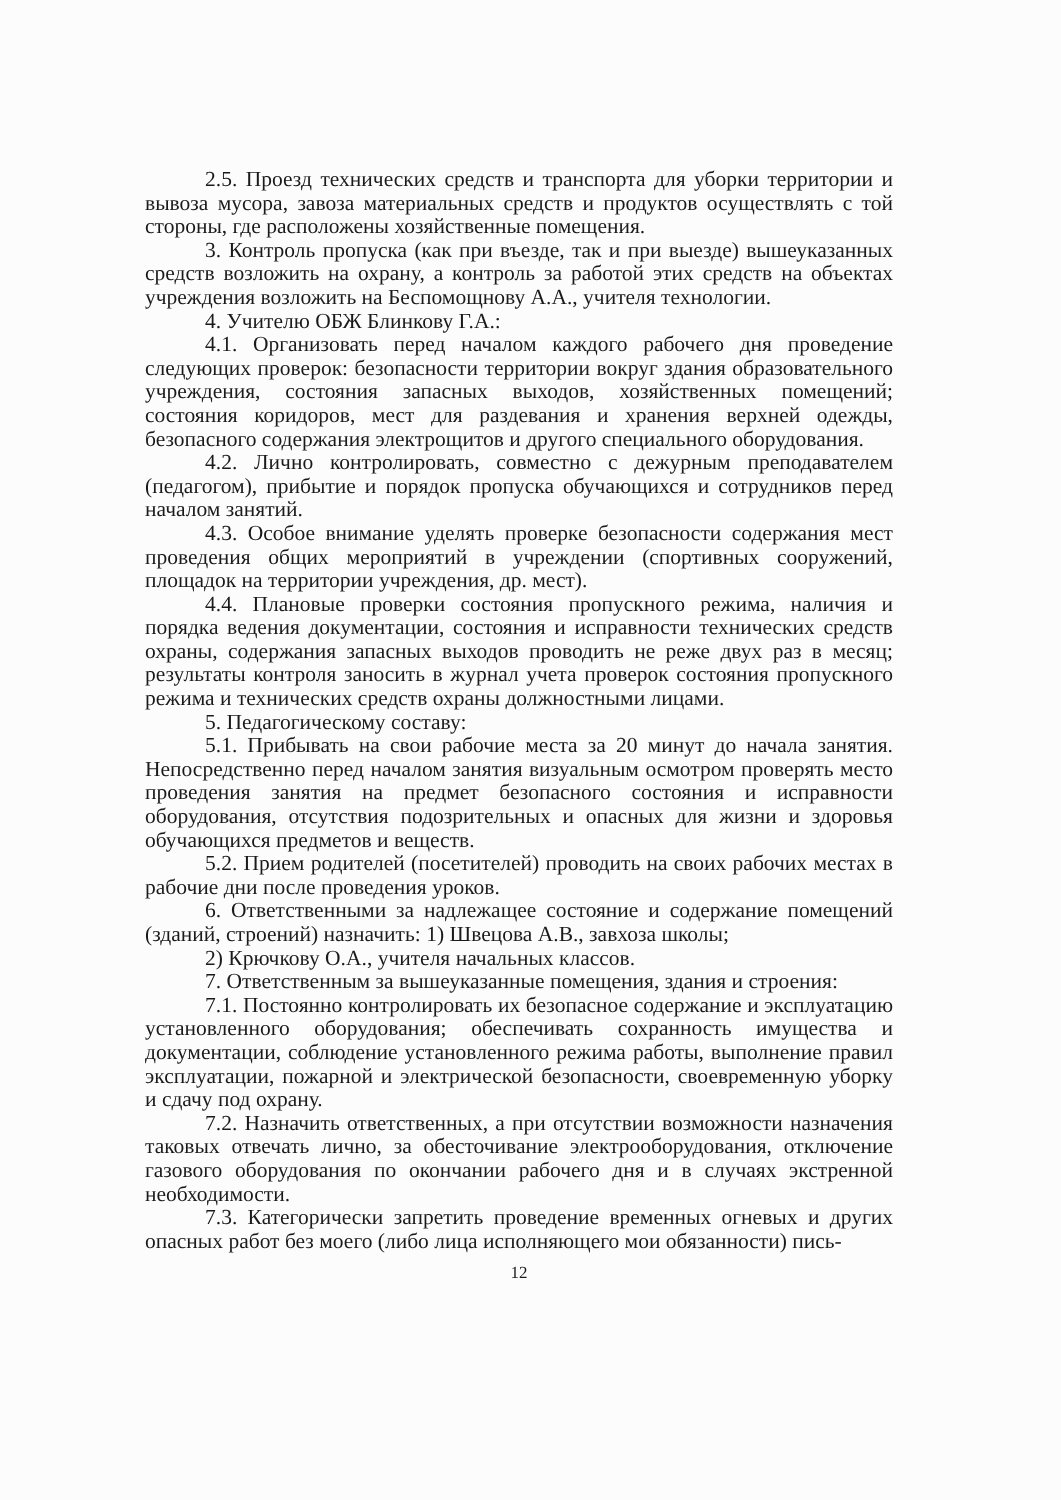2.5. Проезд технических средств и транспорта для уборки территории и вывоза мусора, завоза материальных средств и продуктов осуществлять с той стороны, где расположены хозяйственные помещения.
3. Контроль пропуска (как при въезде, так и при выезде) вышеуказанных средств возложить на охрану, а контроль за работой этих средств на объектах учреждения возложить на Беспомощнову А.А., учителя технологии.
4. Учителю ОБЖ Блинкову Г.А.:
4.1. Организовать перед началом каждого рабочего дня проведение следующих проверок: безопасности территории вокруг здания образовательного учреждения, состояния запасных выходов, хозяйственных помещений; состояния коридоров, мест для раздевания и хранения верхней одежды, безопасного содержания электрощитов и другого специального оборудования.
4.2. Лично контролировать, совместно с дежурным преподавателем (педагогом), прибытие и порядок пропуска обучающихся и сотрудников перед началом занятий.
4.3. Особое внимание уделять проверке безопасности содержания мест проведения общих мероприятий в учреждении (спортивных сооружений, площадок на территории учреждения, др. мест).
4.4. Плановые проверки состояния пропускного режима, наличия и порядка ведения документации, состояния и исправности технических средств охраны, содержания запасных выходов проводить не реже двух раз в месяц; результаты контроля заносить в журнал учета проверок состояния пропускного режима и технических средств охраны должностными лицами.
5. Педагогическому составу:
5.1. Прибывать на свои рабочие места за 20 минут до начала занятия. Непосредственно перед началом занятия визуальным осмотром проверять место проведения занятия на предмет безопасного состояния и исправности оборудования, отсутствия подозрительных и опасных для жизни и здоровья обучающихся предметов и веществ.
5.2. Прием родителей (посетителей) проводить на своих рабочих местах в рабочие дни после проведения уроков.
6. Ответственными за надлежащее состояние и содержание помещений (зданий, строений) назначить: 1) Швецова А.В., завхоза школы;
2) Крючкову О.А., учителя начальных классов.
7. Ответственным за вышеуказанные помещения, здания и строения:
7.1. Постоянно контролировать их безопасное содержание и эксплуатацию установленного оборудования; обеспечивать сохранность имущества и документации, соблюдение установленного режима работы, выполнение правил эксплуатации, пожарной и электрической безопасности, своевременную уборку и сдачу под охрану.
7.2. Назначить ответственных, а при отсутствии возможности назначения таковых отвечать лично, за обесточивание электрооборудования, отключение газового оборудования по окончании рабочего дня и в случаях экстренной необходимости.
7.3. Категорически запретить проведение временных огневых и других опасных работ без моего (либо лица исполняющего мои обязанности) пись-
12